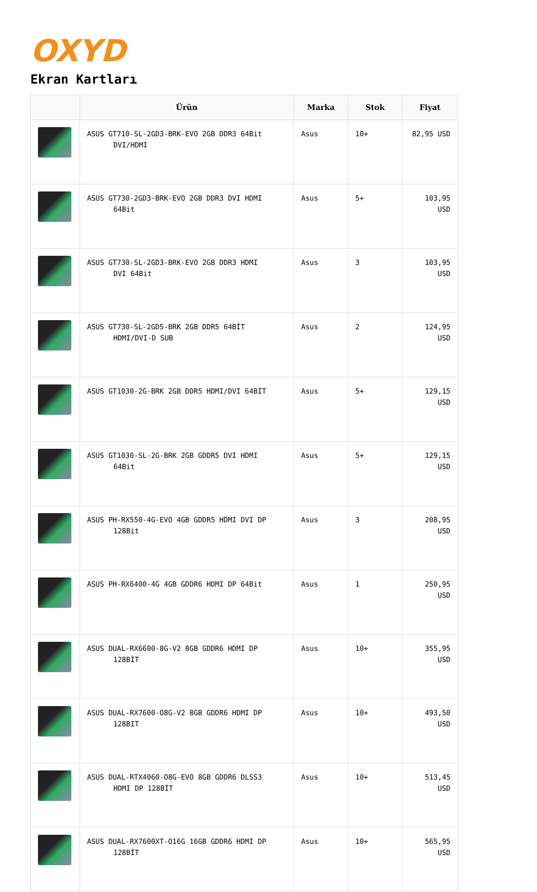OXYD
Ekran Kartları
| | Ürün | Marka | Stok | Fiyat |
| --- | --- | --- | --- | --- |
| | ASUS GT710-SL-2GD3-BRK-EVO 2GB DDR3 64Bit DVI/HDMI | Asus | 10+ | 82,95 USD |
| | ASUS GT730-2GD3-BRK-EVO 2GB DDR3 DVI HDMI 64Bit | Asus | 5+ | 103,95 USD |
| | ASUS GT730-SL-2GD3-BRK-EVO 2GB DDR3 HDMI DVI 64Bit | Asus | 3 | 103,95 USD |
| | ASUS GT730-SL-2GD5-BRK 2GB DDR5 64BİT HDMI/DVI-D SUB | Asus | 2 | 124,95 USD |
| | ASUS GT1030-2G-BRK 2GB DDR5 HDMI/DVI 64BİT | Asus | 5+ | 129,15 USD |
| | ASUS GT1030-SL-2G-BRK 2GB GDDR5 DVI HDMI 64Bit | Asus | 5+ | 129,15 USD |
| | ASUS PH-RX550-4G-EVO 4GB GDDR5 HDMI DVI DP 128Bit | Asus | 3 | 208,95 USD |
| | ASUS PH-RX6400-4G 4GB GDDR6 HDMI DP 64Bit | Asus | 1 | 250,95 USD |
| | ASUS DUAL-RX6600-8G-V2 8GB GDDR6 HDMI DP 128BİT | Asus | 10+ | 355,95 USD |
| | ASUS DUAL-RX7600-O8G-V2 8GB GDDR6 HDMI DP 128BIT | Asus | 10+ | 493,50 USD |
| | ASUS DUAL-RTX4060-O8G-EVO 8GB GDDR6 DLSS3 HDMI DP 128BİT | Asus | 10+ | 513,45 USD |
| | ASUS DUAL-RX7600XT-O16G 16GB GDDR6 HDMI DP 128BİT | Asus | 10+ | 565,95 USD |